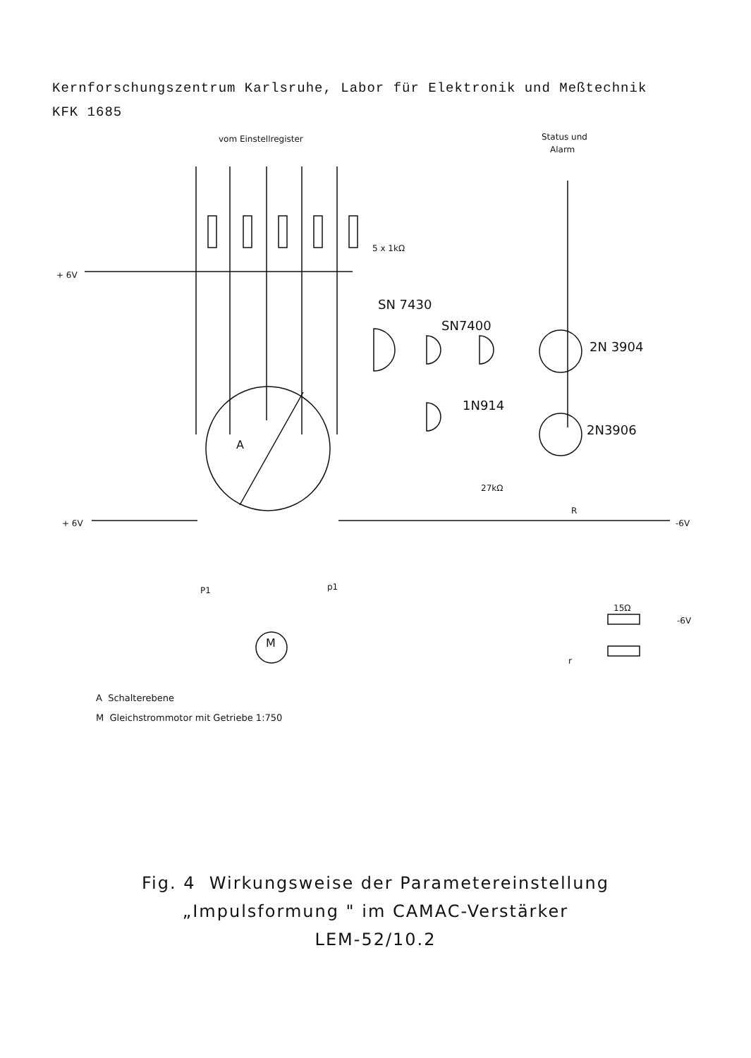Kernforschungszentrum Karlsruhe, Labor für Elektronik und Meßtechnik
KFK 1685
vom Einstellregister
Status und
Alarm
5 x 1kΩ
+ 6V
SN 7430
SN7400
2N 3904
1N914
2N3906
A
27kΩ
R
+ 6V
-6V
P1
p1
-6V
M
15Ω
r
A Schalterebene
M Gleichstrommotor mit Getriebe 1:750
Fig. 4 Wirkungsweise der Parametereinstellung
„Impulsformung " im CAMAC-Verstärker
LEM-52/10.2